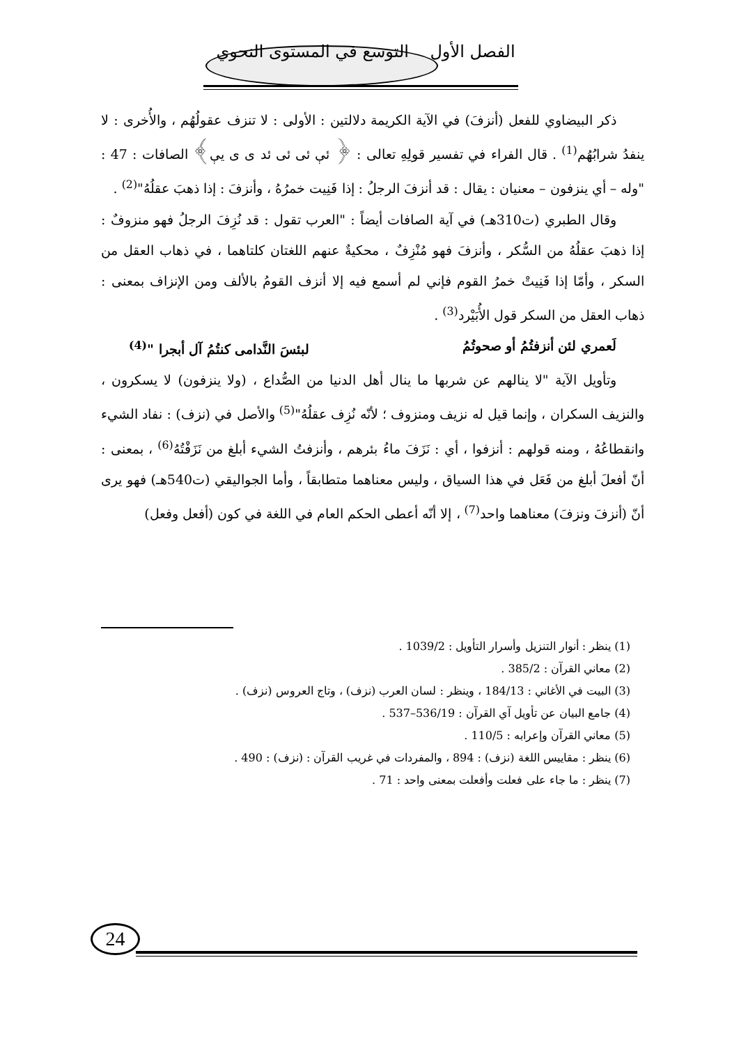الفصل الأول التوسع في المستوى النحوي
ذكر البيضاوي للفعل (أنزفَ) في الآية الكريمة دلالتين : الأولى : لا تنزف عقولُهُم ، والأُخرى : لا ينفدُ شرابُهُم<sup>(1)</sup> . قال الفراء في تفسير قولِهِ تعالى : ﴿ ئې ئى ئى ئد ى ى يې﴾ الصافات : 47 : "وله – أي ينزفون – معنيان : يقال : قد أنزفَ الرجلُ : إذا فَنِيت خمرُهُ ، وأنزفَ : إذا ذهبَ عقلُهُ"<sup>(2)</sup> .
وقال الطبري (ت310هـ) في آية الصافات أيضاً : "العرب تقول : قد نُزِفَ الرجلُ فهو منزوفٌ : إذا ذهبَ عقلُهُ من السُّكر ، وأنزفَ فهو مُنْزِفٌ ، محكيةٌ عنهم اللغتان كلتاهما ، في ذهاب العقل من السكر ، وأمّا إذا فَنِيتْ خمرُ القوم فإني لم أسمع فيه إلا أنزف القومُ بالألف ومن الإنزاف بمعنى : ذهاب العقل من السكر قول الأُبَيْرد<sup>(3)</sup> .
لَعمري لئن أنزفتُمُ أو صحوتُمُ لبئسَ النَّدامى كنتُمُ آل أبجرا "<sup>(4)</sup>
وتأويل الآية "لا ينالهم عن شربها ما ينال أهل الدنيا من الصُّداع ، (ولا ينزفون) لا يسكرون ، والنزيف السكران ، وإنما قيل له نزيف ومنزوف ؛ لأنّه نُزِف عقلُهُ"<sup>(5)</sup> والأصل في (نزف) : نفاد الشيء وانقطاعُهُ ، ومنه قولهم : أنزفوا ، أي : نَزَفَ ماءُ بئرهم ، وأنزفتُ الشيء أبلغ من نَزَفْتُهُ<sup>(6)</sup> ، بمعنى : أنّ أفعلَ أبلغ من فَعَل في هذا السياق ، وليس معناهما متطابقاً ، وأما الجواليقي (ت540هـ) فهو يرى أنّ (أنزفَ ونزفَ) معناهما واحد<sup>(7)</sup> ، إلا أنّه أعطى الحكم العام في اللغة في كون (أفعل وفعل)
(1) ينظر : أنوار التنزيل وأسرار التأويل : 1039/2 .
(2) معاني القرآن : 385/2 .
(3) البيت في الأغاني : 184/13 ، وينظر : لسان العرب (نزف) ، وتاج العروس (نزف) .
(4) جامع البيان عن تأويل آي القرآن : 536/19–537 .
(5) معاني القرآن وإعرابه : 110/5 .
(6) ينظر : مقاييس اللغة (نزف) : 894 ، والمفردات في غريب القرآن : (نزف) : 490 .
(7) ينظر : ما جاء على فعلت وأفعلت بمعنى واحد : 71 .
24